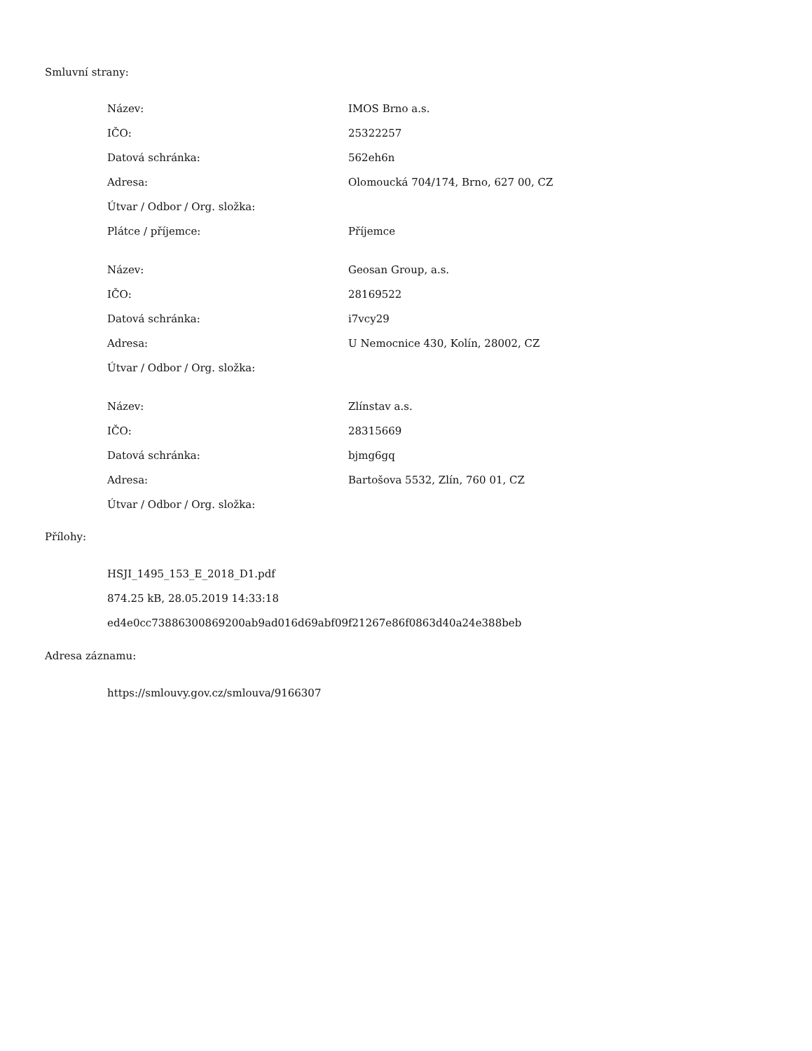Smluvní strany:
| Název: | IMOS Brno a.s. |
| IČO: | 25322257 |
| Datová schránka: | 562eh6n |
| Adresa: | Olomoucká 704/174, Brno, 627 00, CZ |
| Útvar / Odbor / Org. složka: | |
| Plátce / příjemce: | Příjemce |
| Název: | Geosan Group, a.s. |
| IČO: | 28169522 |
| Datová schránka: | i7vcy29 |
| Adresa: | U Nemocnice 430, Kolín, 28002, CZ |
| Útvar / Odbor / Org. složka: | |
| Název: | Zlínstav a.s. |
| IČO: | 28315669 |
| Datová schránka: | bjmg6gq |
| Adresa: | Bartošova 5532, Zlín, 760 01, CZ |
| Útvar / Odbor / Org. složka: | |
Přílohy:
HSJI_1495_153_E_2018_D1.pdf
874.25 kB, 28.05.2019 14:33:18
ed4e0cc73886300869200ab9ad016d69abf09f21267e86f0863d40a24e388beb
Adresa záznamu:
https://smlouvy.gov.cz/smlouva/9166307